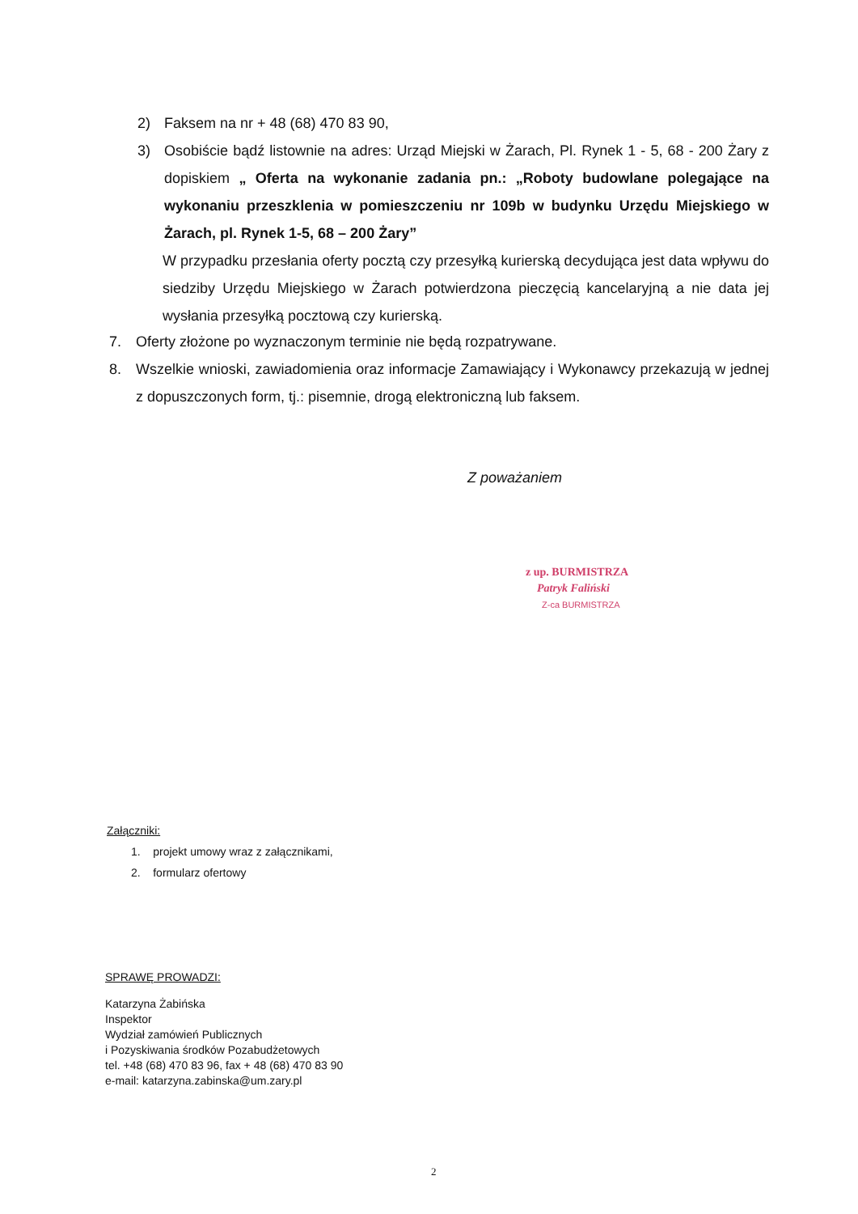2) Faksem na nr + 48 (68) 470 83 90,
3) Osobiście bądź listownie na adres: Urząd Miejski w Żarach, Pl. Rynek 1 - 5, 68 - 200 Żary z dopiskiem „ Oferta na wykonanie zadania pn.: „Roboty budowlane polegające na wykonaniu przeszklenia w pomieszczeniu nr 109b w budynku Urzędu Miejskiego w Żarach, pl. Rynek 1-5, 68 – 200 Żary”
W przypadku przesłania oferty pocztą czy przesyłką kurierską decydująca jest data wpływu do siedziby Urzędu Miejskiego w Żarach potwierdzona pieczęcią kancelaryjną a nie data jej wysłania przesyłką pocztową czy kurierską.
7. Oferty złożone po wyznaczonym terminie nie będą rozpatrywane.
8. Wszelkie wnioski, zawiadomienia oraz informacje Zamawiający i Wykonawcy przekazują w jednej z dopuszczonych form, tj.: pisemnie, drogą elektroniczną lub faksem.
Z poważaniem
z up. BURMISTRZA
Patryk Faliński
Z-ca BURMISTRZA
Załączniki:
1. projekt umowy wraz z załącznikami,
2. formularz ofertowy
SPRAWĘ PROWADZI:
Katarzyna Żabińska
Inspektor
Wydział zamówień Publicznych
i Pozyskiwania środków Pozabudżetowych
tel. +48 (68) 470 83 96, fax + 48 (68) 470 83 90
e-mail: katarzyna.zabinska@um.zary.pl
2